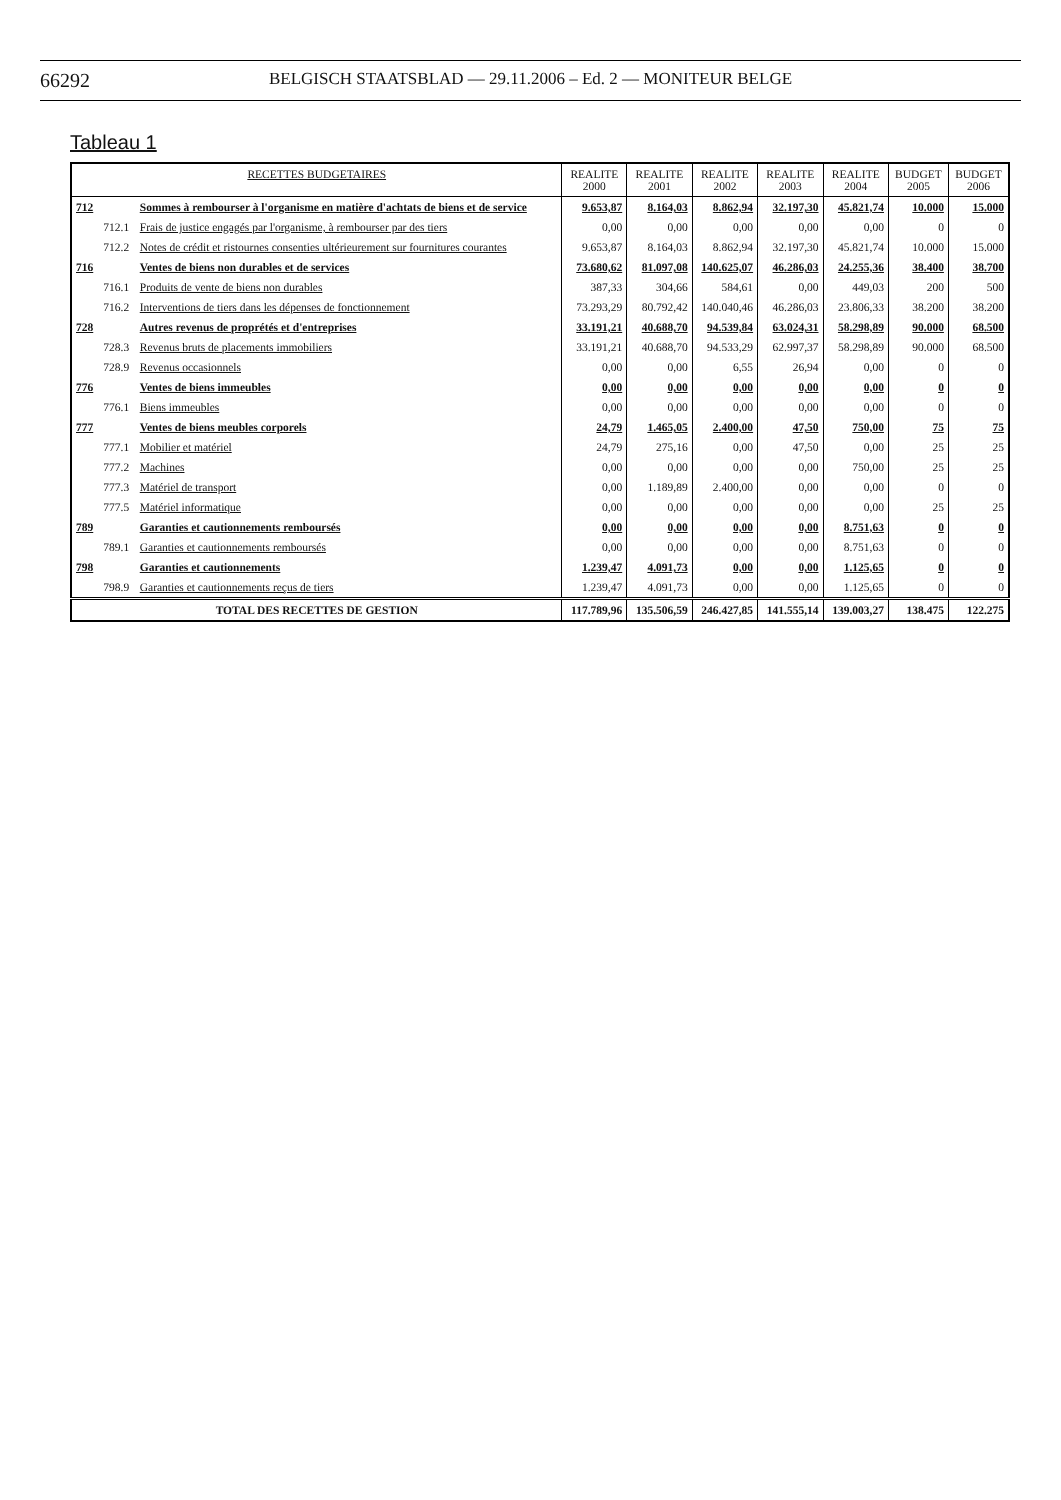66292
BELGISCH STAATSBLAD — 29.11.2006 – Ed. 2 — MONITEUR BELGE
Tableau 1
| RECETTES BUDGETAIRES | | | REALITE 2000 | REALITE 2001 | REALITE 2002 | REALITE 2003 | REALITE 2004 | BUDGET 2005 | BUDGET 2006 |
| --- | --- | --- | --- | --- | --- | --- | --- | --- | --- |
| 712 | | Sommes à rembourser à l'organisme en matière d'achtats de biens et de service | 9.653,87 | 8.164,03 | 8.862,94 | 32.197,30 | 45.821,74 | 10.000 | 15.000 |
| | 712.1 | Frais de justice engagés par l'organisme, à rembourser par des tiers | 0,00 | 0,00 | 0,00 | 0,00 | 0,00 | 0 | 0 |
| | 712.2 | Notes de crédit et ristournes consenties ultérieurement sur fournitures courantes | 9.653,87 | 8.164,03 | 8.862,94 | 32.197,30 | 45.821,74 | 10.000 | 15.000 |
| 716 | | Ventes de biens non durables et de services | 73.680,62 | 81.097,08 | 140.625,07 | 46.286,03 | 24.255,36 | 38.400 | 38.700 |
| | 716.1 | Produits de vente de biens non durables | 387,33 | 304,66 | 584,61 | 0,00 | 449,03 | 200 | 500 |
| | 716.2 | Interventions de tiers dans les dépenses de fonctionnement | 73.293,29 | 80.792,42 | 140.040,46 | 46.286,03 | 23.806,33 | 38.200 | 38.200 |
| 728 | | Autres revenus de proprétés et d'entreprises | 33.191,21 | 40.688,70 | 94.539,84 | 63.024,31 | 58.298,89 | 90.000 | 68.500 |
| | 728.3 | Revenus bruts de placements immobiliers | 33.191,21 | 40.688,70 | 94.533,29 | 62.997,37 | 58.298,89 | 90.000 | 68.500 |
| | 728.9 | Revenus occasionnels | 0,00 | 0,00 | 6,55 | 26,94 | 0,00 | 0 | 0 |
| 776 | | Ventes de biens immeubles | 0,00 | 0,00 | 0,00 | 0,00 | 0,00 | 0 | 0 |
| | 776.1 | Biens immeubles | 0,00 | 0,00 | 0,00 | 0,00 | 0,00 | 0 | 0 |
| 777 | | Ventes de biens meubles corporels | 24,79 | 1.465,05 | 2.400,00 | 47,50 | 750,00 | 75 | 75 |
| | 777.1 | Mobilier et matériel | 24,79 | 275,16 | 0,00 | 47,50 | 0,00 | 25 | 25 |
| | 777.2 | Machines | 0,00 | 0,00 | 0,00 | 0,00 | 750,00 | 25 | 25 |
| | 777.3 | Matériel de transport | 0,00 | 1.189,89 | 2.400,00 | 0,00 | 0,00 | 0 | 0 |
| | 777.5 | Matériel informatique | 0,00 | 0,00 | 0,00 | 0,00 | 0,00 | 25 | 25 |
| 789 | | Garanties et cautionnements remboursés | 0,00 | 0,00 | 0,00 | 0,00 | 8.751,63 | 0 | 0 |
| | 789.1 | Garanties et cautionnements remboursés | 0,00 | 0,00 | 0,00 | 0,00 | 8.751,63 | 0 | 0 |
| 798 | | Garanties et cautionnements | 1.239,47 | 4.091,73 | 0,00 | 0,00 | 1.125,65 | 0 | 0 |
| | 798.9 | Garanties et cautionnements reçus de tiers | 1.239,47 | 4.091,73 | 0,00 | 0,00 | 1.125,65 | 0 | 0 |
| TOTAL DES RECETTES DE GESTION | | | 117.789,96 | 135.506,59 | 246.427,85 | 141.555,14 | 139.003,27 | 138.475 | 122.275 |